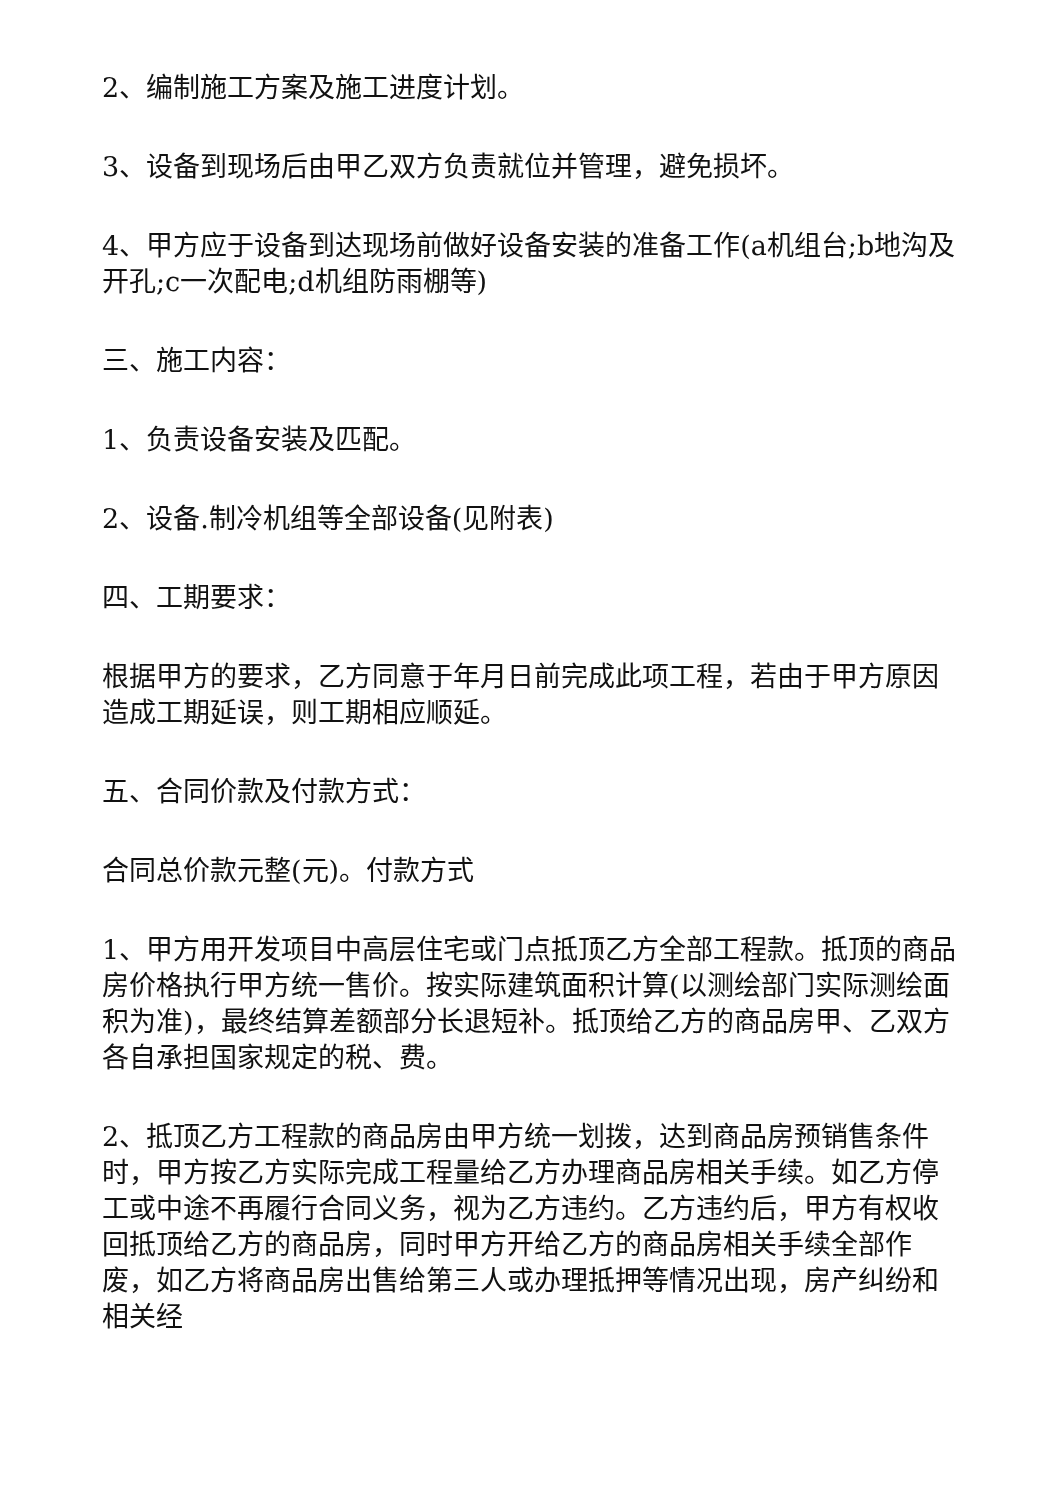2、编制施工方案及施工进度计划。
3、设备到现场后由甲乙双方负责就位并管理，避免损坏。
4、甲方应于设备到达现场前做好设备安装的准备工作(a机组台;b地沟及开孔;c一次配电;d机组防雨棚等)
三、施工内容：
1、负责设备安装及匹配。
2、设备.制冷机组等全部设备(见附表)
四、工期要求：
根据甲方的要求，乙方同意于年月日前完成此项工程，若由于甲方原因造成工期延误，则工期相应顺延。
五、合同价款及付款方式：
合同总价款元整(元)。付款方式
1、甲方用开发项目中高层住宅或门点抵顶乙方全部工程款。抵顶的商品房价格执行甲方统一售价。按实际建筑面积计算(以测绘部门实际测绘面积为准)，最终结算差额部分长退短补。抵顶给乙方的商品房甲、乙双方各自承担国家规定的税、费。
2、抵顶乙方工程款的商品房由甲方统一划拨，达到商品房预销售条件时，甲方按乙方实际完成工程量给乙方办理商品房相关手续。如乙方停工或中途不再履行合同义务，视为乙方违约。乙方违约后，甲方有权收回抵顶给乙方的商品房，同时甲方开给乙方的商品房相关手续全部作废，如乙方将商品房出售给第三人或办理抵押等情况出现，房产纠纷和相关经